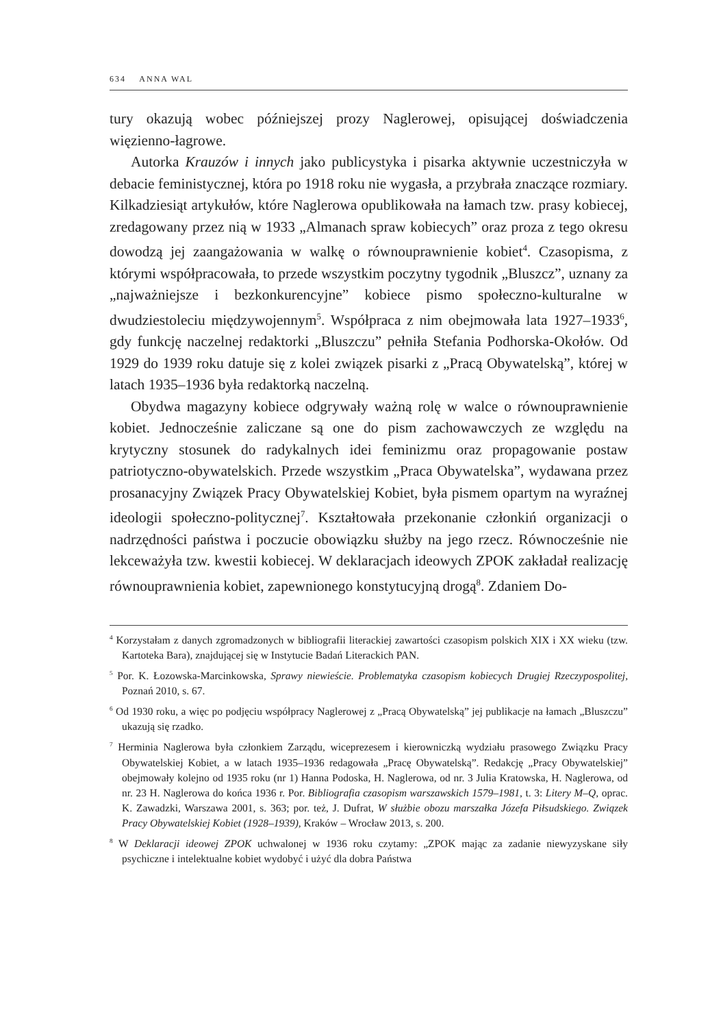634 ANNA WAL
tury okazują wobec późniejszej prozy Naglerowej, opisującej doświadczenia więzienno-łagrowe.
Autorka Krauzów i innych jako publicystyka i pisarka aktywnie uczestniczyła w debacie feministycznej, która po 1918 roku nie wygasła, a przybrała znaczące rozmiary. Kilkadziesiąt artykułów, które Naglerowa opublikowała na łamach tzw. prasy kobiecej, zredagowany przez nią w 1933 „Almanach spraw kobiecych” oraz proza z tego okresu dowodzą jej zaangażowania w walkę o równouprawnienie kobiet<sup>4</sup>. Czasopisma, z którymi współpracowała, to przede wszystkim poczytny tygodnik „Bluszcz”, uznany za „najważniejsze i bezkonkurencyjne” kobiece pismo społeczno-kulturalne w dwudziestoleciu międzywojennym<sup>5</sup>. Współpraca z nim obejmowała lata 1927–1933<sup>6</sup>, gdy funkcję naczelnej redaktorki „Bluszczu” pełniła Stefania Podhorska-Okołów. Od 1929 do 1939 roku datuje się z kolei związek pisarki z „Pracą Obywatelską”, której w latach 1935–1936 była redaktorką naczelną.
Obydwa magazyny kobiece odgrywały ważną rolę w walce o równouprawnienie kobiet. Jednocześnie zaliczane są one do pism zachowawczych ze względu na krytyczny stosunek do radykalnych idei feminizmu oraz propagowanie postaw patriotyczno-obywatelskich. Przede wszystkim „Praca Obywatelska”, wydawana przez prosanacyjny Związek Pracy Obywatelskiej Kobiet, była pismem opartym na wyraźnej ideologii społeczno-politycznej<sup>7</sup>. Kształtowała przekonanie członkiń organizacji o nadrzędności państwa i poczucie obowiązku służby na jego rzecz. Równocześnie nie lekceważyła tzw. kwestii kobiecej. W deklaracjach ideowych ZPOK zakładał realizację równouprawnienia kobiet, zapewnionego konstytucyjną drogą<sup>8</sup>. Zdaniem Do-
<sup>4</sup> Korzystałam z danych zgromadzonych w bibliografii literackiej zawartości czasopism polskich XIX i XX wieku (tzw. Kartoteka Bara), znajdującej się w Instytucie Badań Literackich PAN.
<sup>5</sup> Por. K. Łozowska-Marcinkowska, Sprawy niewieście. Problematyka czasopism kobiecych Drugiej Rzeczypospolitej, Poznań 2010, s. 67.
<sup>6</sup> Od 1930 roku, a więc po podjęciu współpracy Naglerowej z „Pracą Obywatelską” jej publikacje na łamach „Bluszczu” ukazują się rzadko.
<sup>7</sup> Herminia Naglerowa była członkiem Zarządu, wiceprezesem i kierowniczką wydziału prasowego Związku Pracy Obywatelskiej Kobiet, a w latach 1935–1936 redagowała „Pracę Obywatelską”. Redakcję „Pracy Obywatelskiej” obejmowały kolejno od 1935 roku (nr 1) Hanna Podoska, H. Naglerowa, od nr. 3 Julia Kratowska, H. Naglerowa, od nr. 23 H. Naglerowa do końca 1936 r. Por. Bibliografia czasopism warszawskich 1579–1981, t. 3: Litery M–Q, oprac. K. Zawadzki, Warszawa 2001, s. 363; por. też, J. Dufrat, W służbie obozu marszałka Józefa Piłsudskiego. Związek Pracy Obywatelskiej Kobiet (1928–1939), Kraków – Wrocław 2013, s. 200.
<sup>8</sup> W Deklaracji ideowej ZPOK uchwalonej w 1936 roku czytamy: „ZPOK mając za zadanie niewyzyskane siły psychiczne i intelektualne kobiet wydobyć i użyć dla dobra Państwa